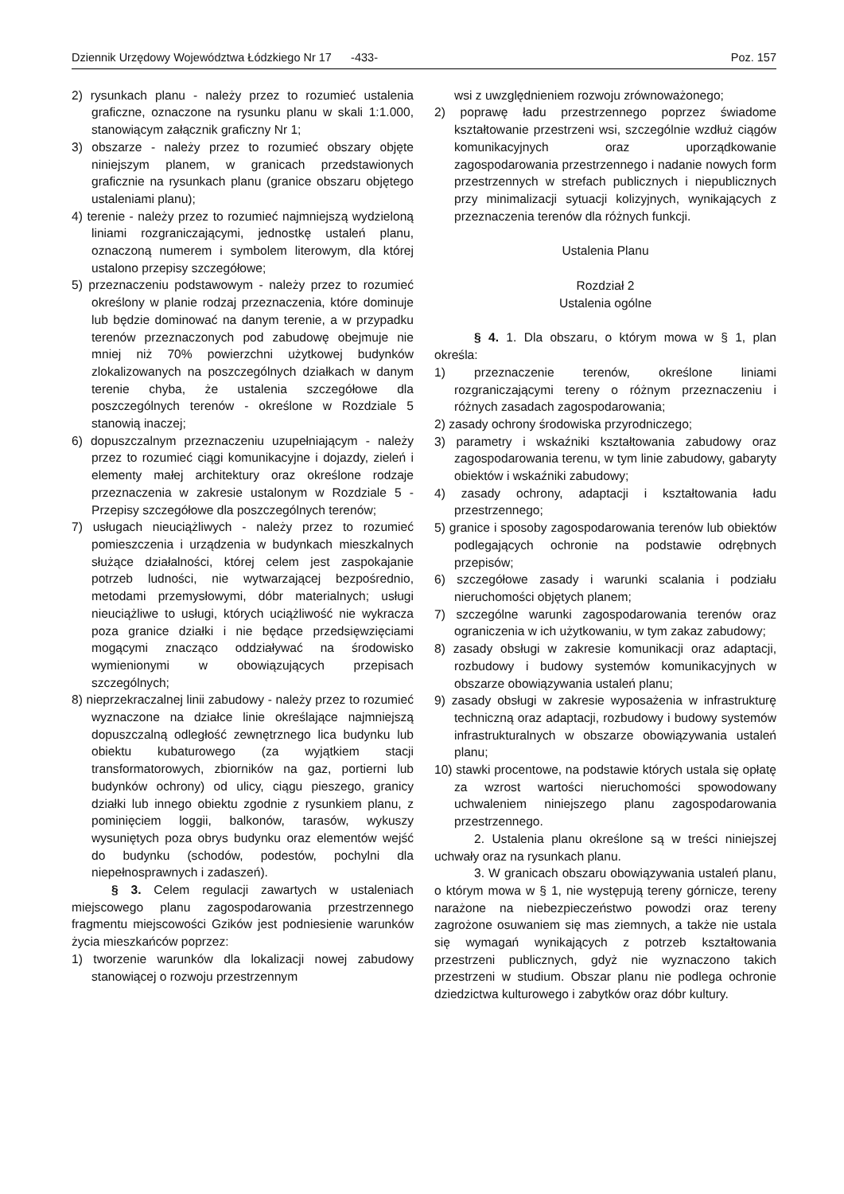Dziennik Urzędowy Województwa Łódzkiego Nr 17 -433- Poz. 157
2) rysunkach planu - należy przez to rozumieć ustalenia graficzne, oznaczone na rysunku planu w skali 1:1.000, stanowiącym załącznik graficzny Nr 1;
3) obszarze - należy przez to rozumieć obszary objęte niniejszym planem, w granicach przedstawionych graficznie na rysunkach planu (granice obszaru objętego ustaleniami planu);
4) terenie - należy przez to rozumieć najmniejszą wydzieloną liniami rozgraniczającymi, jednostkę ustaleń planu, oznaczoną numerem i symbolem literowym, dla której ustalono przepisy szczegółowe;
5) przeznaczeniu podstawowym - należy przez to rozumieć określony w planie rodzaj przeznaczenia, które dominuje lub będzie dominować na danym terenie, a w przypadku terenów przeznaczonych pod zabudowę obejmuje nie mniej niż 70% powierzchni użytkowej budynków zlokalizowanych na poszczególnych działkach w danym terenie chyba, że ustalenia szczegółowe dla poszczególnych terenów - określone w Rozdziale 5 stanowią inaczej;
6) dopuszczalnym przeznaczeniu uzupełniającym - należy przez to rozumieć ciągi komunikacyjne i dojazdy, zieleń i elementy małej architektury oraz określone rodzaje przeznaczenia w zakresie ustalonym w Rozdziale 5 - Przepisy szczegółowe dla poszczególnych terenów;
7) usługach nieuciążliwych - należy przez to rozumieć pomieszczenia i urządzenia w budynkach mieszkalnych służące działalności, której celem jest zaspokajanie potrzeb ludności, nie wytwarzającej bezpośrednio, metodami przemysłowymi, dóbr materialnych; usługi nieuciążliwe to usługi, których uciążliwość nie wykracza poza granice działki i nie będące przedsięwzięciami mogącymi znacząco oddziaływać na środowisko wymienionymi w obowiązujących przepisach szczególnych;
8) nieprzekraczalnej linii zabudowy - należy przez to rozumieć wyznaczone na działce linie określające najmniejszą dopuszczalną odległość zewnętrznego lica budynku lub obiektu kubaturowego (za wyjątkiem stacji transformatorowych, zbiorników na gaz, portierni lub budynków ochrony) od ulicy, ciągu pieszego, granicy działki lub innego obiektu zgodnie z rysunkiem planu, z pominięciem loggii, balkonów, tarasów, wykuszy wysuniętych poza obrys budynku oraz elementów wejść do budynku (schodów, podestów, pochylni dla niepełnosprawnych i zadaszeń).
§ 3. Celem regulacji zawartych w ustaleniach miejscowego planu zagospodarowania przestrzennego fragmentu miejscowości Gzików jest podniesienie warunków życia mieszkańców poprzez:
1) tworzenie warunków dla lokalizacji nowej zabudowy stanowiącej o rozwoju przestrzennym
wsi z uwzględnieniem rozwoju zrównoważonego;
2) poprawę ładu przestrzennego poprzez świadome kształtowanie przestrzeni wsi, szczególnie wzdłuż ciągów komunikacyjnych oraz uporządkowanie zagospodarowania przestrzennego i nadanie nowych form przestrzennych w strefach publicznych i niepublicznych przy minimalizacji sytuacji kolizyjnych, wynikających z przeznaczenia terenów dla różnych funkcji.
Ustalenia Planu
Rozdział 2
Ustalenia ogólne
§ 4. 1. Dla obszaru, o którym mowa w § 1, plan określa:
1) przeznaczenie terenów, określone liniami rozgraniczającymi tereny o różnym przeznaczeniu i różnych zasadach zagospodarowania;
2) zasady ochrony środowiska przyrodniczego;
3) parametry i wskaźniki kształtowania zabudowy oraz zagospodarowania terenu, w tym linie zabudowy, gabaryty obiektów i wskaźniki zabudowy;
4) zasady ochrony, adaptacji i kształtowania ładu przestrzennego;
5) granice i sposoby zagospodarowania terenów lub obiektów podlegających ochronie na podstawie odrębnych przepisów;
6) szczegółowe zasady i warunki scalania i podziału nieruchomości objętych planem;
7) szczególne warunki zagospodarowania terenów oraz ograniczenia w ich użytkowaniu, w tym zakaz zabudowy;
8) zasady obsługi w zakresie komunikacji oraz adaptacji, rozbudowy i budowy systemów komunikacyjnych w obszarze obowiązywania ustaleń planu;
9) zasady obsługi w zakresie wyposażenia w infrastrukturę techniczną oraz adaptacji, rozbudowy i budowy systemów infrastrukturalnych w obszarze obowiązywania ustaleń planu;
10) stawki procentowe, na podstawie których ustala się opłatę za wzrost wartości nieruchomości spowodowany uchwaleniem niniejszego planu zagospodarowania przestrzennego.
2. Ustalenia planu określone są w treści niniejszej uchwały oraz na rysunkach planu.
3. W granicach obszaru obowiązywania ustaleń planu, o którym mowa w § 1, nie występują tereny górnicze, tereny narażone na niebezpieczeństwo powodzi oraz tereny zagrożone osuwaniem się mas ziemnych, a także nie ustala się wymagań wynikających z potrzeb kształtowania przestrzeni publicznych, gdyż nie wyznaczono takich przestrzeni w studium. Obszar planu nie podlega ochronie dziedzictwa kulturowego i zabytków oraz dóbr kultury.